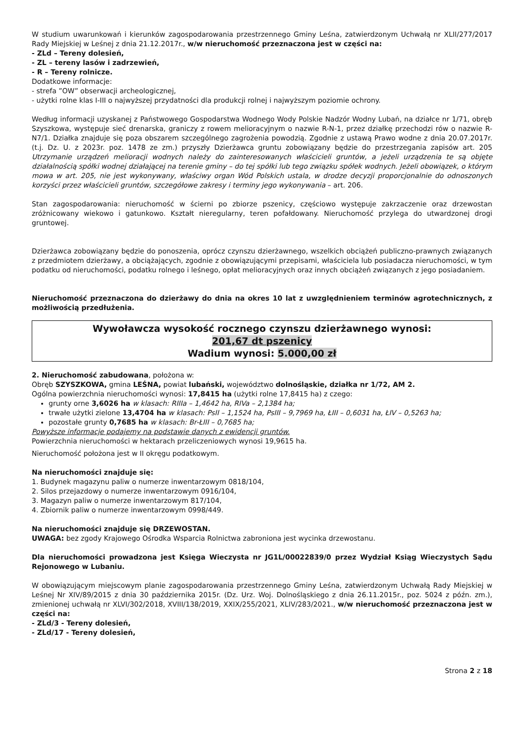W studium uwarunkowań i kierunków zagospodarowania przestrzennego Gminy Leśna, zatwierdzonym Uchwałą nr XLII/277/2017 Rady Miejskiej w Leśnej z dnia 21.12.2017r., w/w nieruchomość przeznaczona jest w części na:
- ZLd – Tereny dolesień,
- ZL – tereny lasów i zadrzewień,
- R – Tereny rolnicze.
Dodatkowe informacje:
- strefa ”OW” obserwacji archeologicznej,
- użytki rolne klas I-III o najwyższej przydatności dla produkcji rolnej i najwyższym poziomie ochrony.
Według informacji uzyskanej z Państwowego Gospodarstwa Wodnego Wody Polskie Nadzór Wodny Lubań, na działce nr 1/71, obręb Szyszkowa, występuje sieć drenarska, graniczy z rowem melioracyjnym o nazwie R-N-1, przez działkę przechodzi rów o nazwie R-N7/1. Działka znajduje się poza obszarem szczególnego zagrożenia powodzią. Zgodnie z ustawą Prawo wodne z dnia 20.07.2017r. (t.j. Dz. U. z 2023r. poz. 1478 ze zm.) przyszły Dzierżawca gruntu zobowiązany będzie do przestrzegania zapisów art. 205 Utrzymanie urządzeń melioracji wodnych należy do zainteresowanych właścicieli gruntów, a jeżeli urządzenia te są objęte działalnością spółki wodnej działającej na terenie gminy – do tej spółki lub tego związku spółek wodnych. Jeżeli obowiązek, o którym mowa w art. 205, nie jest wykonywany, właściwy organ Wód Polskich ustala, w drodze decyzji proporcjonalnie do odnoszonych korzyści przez właścicieli gruntów, szczegółowe zakresy i terminy jego wykonywania – art. 206.
Stan zagospodarowania: nieruchomość w ścierni po zbiorze pszenicy, częściowo występuje zakrzaczenie oraz drzewostan zróżnicowany wiekowo i gatunkowo. Kształt nieregularny, teren pofałdowany. Nieruchomość przylega do utwardzonej drogi gruntowej.
Dzierżawca zobowiązany będzie do ponoszenia, oprócz czynszu dzierżawnego, wszelkich obciążeń publiczno-prawnych związanych z przedmiotem dzierżawy, a obciążających, zgodnie z obowiązującymi przepisami, właściciela lub posiadacza nieruchomości, w tym podatku od nieruchomości, podatku rolnego i leśnego, opłat melioracyjnych oraz innych obciążeń związanych z jego posiadaniem.
Nieruchomość przeznaczona do dzierżawy do dnia na okres 10 lat z uwzględnieniem terminów agrotechnicznych, z możliwością przedłużenia.
Wywoławcza wysokość rocznego czynszu dzierżawnego wynosi:
201,67 dt pszenicy
Wadium wynosi: 5.000,00 zł
2. Nieruchomość zabudowana, położona w:
Obręb SZYSZKOWA, gmina LEŚNA, powiat lubański, województwo dolnośląskie, działka nr 1/72, AM 2.
Ogólna powierzchnia nieruchomości wynosi: 17,8415 ha (użytki rolne 17,8415 ha) z czego:
grunty orne 3,6026 ha w klasach: RIIIa – 1,4642 ha, RIVa – 2,1384 ha;
trwałe użytki zielone 13,4704 ha w klasach: PsII – 1,1524 ha, PsIII – 9,7969 ha, ŁIII – 0,6031 ha, ŁIV – 0,5263 ha;
pozostałe grunty 0,7685 ha w klasach: Br-ŁIII – 0,7685 ha;
Powyższe informacje podajemy na podstawie danych z ewidencji gruntów.
Powierzchnia nieruchomości w hektarach przeliczeniowych wynosi 19,9615 ha.
Nieruchomość położona jest w II okręgu podatkowym.
Na nieruchomości znajduje się:
1. Budynek magazynu paliw o numerze inwentarzowym 0818/104,
2. Silos przejazdowy o numerze inwentarzowym 0916/104,
3. Magazyn paliw o numerze inwentarzowym 817/104,
4. Zbiornik paliw o numerze inwentarzowym 0998/449.
Na nieruchomości znajduje się DRZEWOSTAN.
UWAGA: bez zgody Krajowego Ośrodka Wsparcia Rolnictwa zabroniona jest wycinka drzewostanu.
Dla nieruchomości prowadzona jest Księga Wieczysta nr JG1L/00022839/0 przez Wydział Ksiąg Wieczystych Sądu Rejonowego w Lubaniu.
W obowiązującym miejscowym planie zagospodarowania przestrzennego Gminy Leśna, zatwierdzonym Uchwałą Rady Miejskiej w Leśnej Nr XIV/89/2015 z dnia 30 października 2015r. (Dz. Urz. Woj. Dolnośląskiego z dnia 26.11.2015r., poz. 5024 z późn. zm.), zmienionej uchwałą nr XLVI/302/2018, XVIII/138/2019, XXIX/255/2021, XLIV/283/2021., w/w nieruchomość przeznaczona jest w części na:
- ZLd/3 - Tereny dolesień,
- ZLd/17 - Tereny dolesień,
Strona 2 z 18